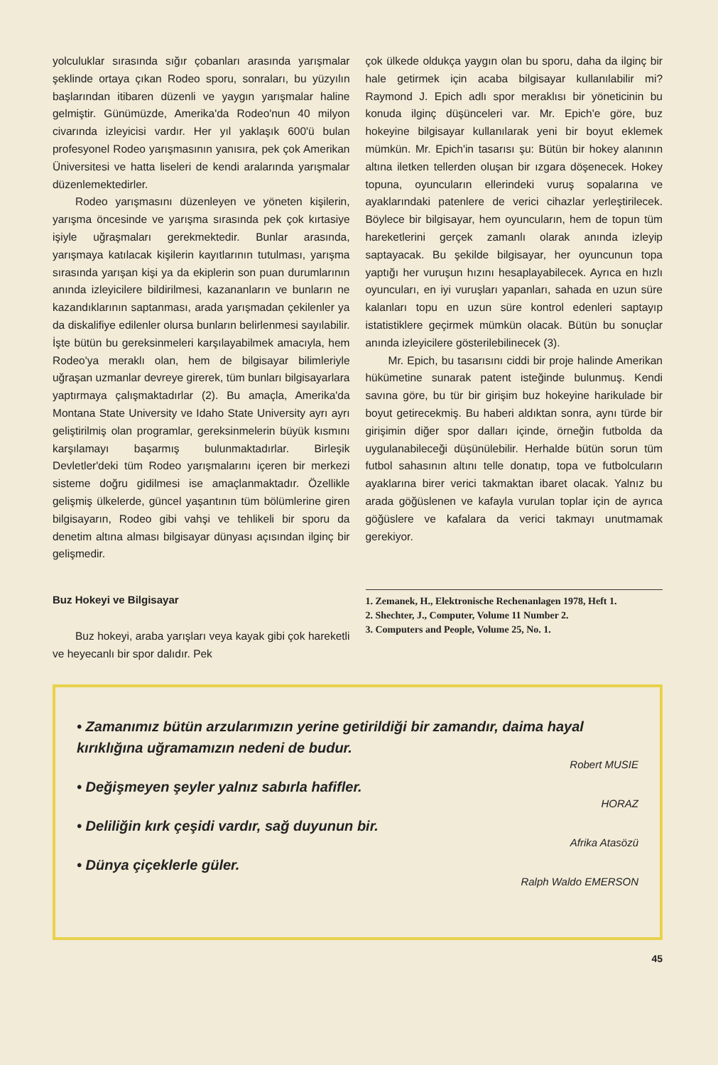yolculuklar sırasında sığır çobanları arasında yarışmalar şeklinde ortaya çıkan Rodeo sporu, sonraları, bu yüzyılın başlarından itibaren düzenli ve yaygın yarışmalar haline gelmiştir. Günümüzde, Amerika'da Rodeo'nun 40 milyon civarında izleyicisi vardır. Her yıl yaklaşık 600'ü bulan profesyonel Rodeo yarışmasının yanısıra, pek çok Amerikan Üniversitesi ve hatta liseleri de kendi aralarında yarışmalar düzenlemektedirler.
Rodeo yarışmasını düzenleyen ve yöneten kişilerin, yarışma öncesinde ve yarışma sırasında pek çok kırtasiye işiyle uğraşmaları gerekmektedir. Bunlar arasında, yarışmaya katılacak kişilerin kayıtlarının tutulması, yarışma sırasında yarışan kişi ya da ekiplerin son puan durumlarının anında izleyicilere bildirilmesi, kazananların ve bunların ne kazandıklarının saptanması, arada yarışmadan çekilenler ya da diskalifiye edilenler olursa bunların belirlenmesi sayılabilir. İşte bütün bu gereksinmeleri karşılayabilmek amacıyla, hem Rodeo'ya meraklı olan, hem de bilgisayar bilimleriyle uğraşan uzmanlar devreye girerek, tüm bunları bilgisayarlara yaptırmaya çalışmaktadırlar (2). Bu amaçla, Amerika'da Montana State University ve Idaho State University ayrı ayrı geliştirilmiş olan programlar, gereksinmelerin büyük kısmını karşılamayı başarmış bulunmaktadırlar. Birleşik Devletler'deki tüm Rodeo yarışmalarını içeren bir merkezi sisteme doğru gidilmesi ise amaçlanmaktadır. Özellikle gelişmiş ülkelerde, güncel yaşantının tüm bölümlerine giren bilgisayarın, Rodeo gibi vahşi ve tehlikeli bir sporu da denetim altına alması bilgisayar dünyası açısından ilginç bir gelişmedir.
Buz Hokeyi ve Bilgisayar
Buz hokeyi, araba yarışları veya kayak gibi çok hareketli ve heyecanlı bir spor dalıdır. Pek
çok ülkede oldukça yaygın olan bu sporu, daha da ilginç bir hale getirmek için acaba bilgisayar kullanılabilir mi? Raymond J. Epich adlı spor meraklısı bir yöneticinin bu konuda ilginç düşünceleri var. Mr. Epich'e göre, buz hokeyine bilgisayar kullanılarak yeni bir boyut eklemek mümkün. Mr. Epich'in tasarısı şu: Bütün bir hokey alanının altına iletken tellerden oluşan bir ızgara döşenecek. Hokey topuna, oyuncuların ellerindeki vuruş sopalarına ve ayaklarındaki patenlere de verici cihazlar yerleştirilecek. Böylece bir bilgisayar, hem oyuncuların, hem de topun tüm hareketlerini gerçek zamanlı olarak anında izleyip saptayacak. Bu şekilde bilgisayar, her oyuncunun topa yaptığı her vuruşun hızını hesaplayabilecek. Ayrıca en hızlı oyuncuları, en iyi vuruşları yapanları, sahada en uzun süre kalanları topu en uzun süre kontrol edenleri saptayıp istatistiklere geçirmek mümkün olacak. Bütün bu sonuçlar anında izleyicilere gösterilebilinecek (3).
Mr. Epich, bu tasarısını ciddi bir proje halinde Amerikan hükümetine sunarak patent isteğinde bulunmuş. Kendi savına göre, bu tür bir girişim buz hokeyine harikulade bir boyut getirecekmiş. Bu haberi aldıktan sonra, aynı türde bir girişimin diğer spor dalları içinde, örneğin futbolda da uygulanabileceği düşünülebilir. Herhalde bütün sorun tüm futbol sahasının altını telle donatıp, topa ve futbolcuların ayaklarına birer verici takmaktan ibaret olacak. Yalnız bu arada göğüslenen ve kafayla vurulan toplar için de ayrıca göğüslere ve kafalara da verici takmayı unutmamak gerekiyor.
1. Zemanek, H., Elektronische Rechenanlagen 1978, Heft 1.
2. Shechter, J., Computer, Volume 11 Number 2.
3. Computers and People, Volume 25, No. 1.
• Zamanımız bütün arzularımızın yerine getirildiği bir zamandır, daima hayal kırıklığına uğramamızın nedeni de budur.
Robert MUSIE
• Değişmeyen şeyler yalnız sabırla hafifler.
HORAZ
• Deliliğin kırk çeşidi vardır, sağ duyunun bir.
Afrika Atasözü
• Dünya çiçeklerle güler.
Ralph Waldo EMERSON
45